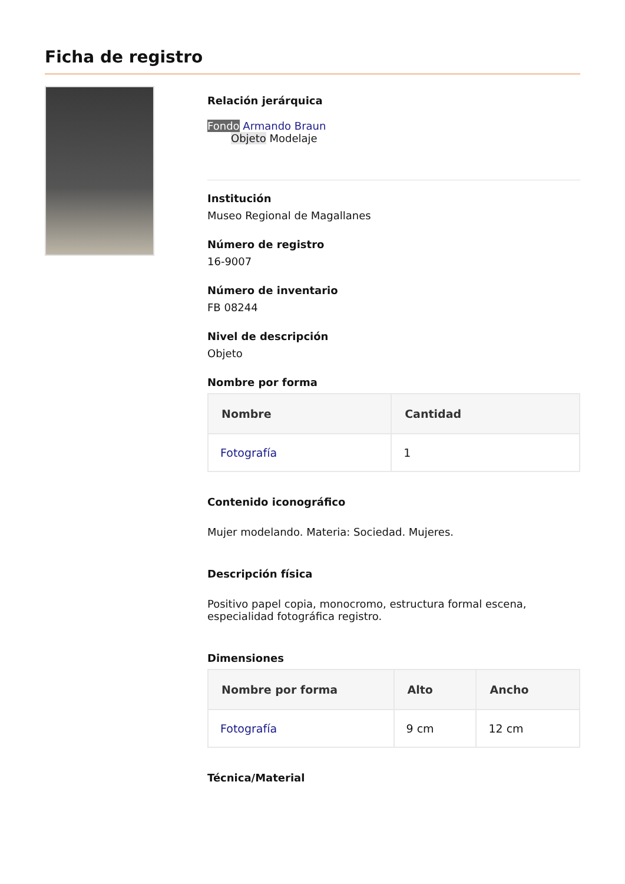Ficha de registro
Relación jerárquica
Fondo Armando Braun
Objeto Modelaje
Institución
Museo Regional de Magallanes
Número de registro
16-9007
Número de inventario
FB 08244
Nivel de descripción
Objeto
Nombre por forma
| Nombre | Cantidad |
| --- | --- |
| Fotografía | 1 |
Contenido iconográfico
Mujer modelando. Materia: Sociedad. Mujeres.
Descripción física
Positivo papel copia, monocromo, estructura formal escena, especialidad fotográfica registro.
Dimensiones
| Nombre por forma | Alto | Ancho |
| --- | --- | --- |
| Fotografía | 9 cm | 12 cm |
Técnica/Material